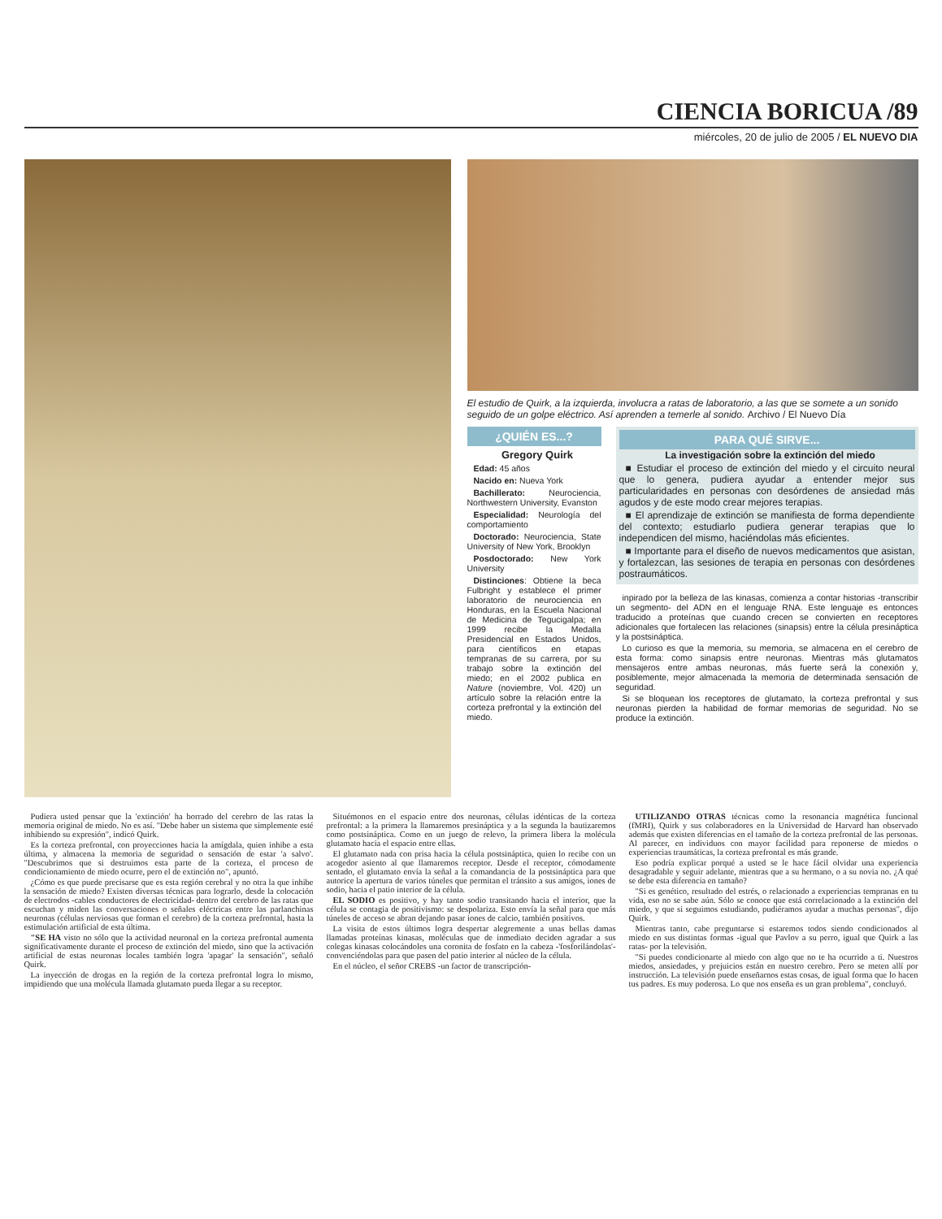CIENCIA BORICUA /89
miércoles, 20 de julio de 2005 / EL NUEVO DIA
El estudio de Quirk, a la izquierda, involucra a ratas de laboratorio, a las que se somete a un sonido seguido de un golpe eléctrico. Así aprenden a temerle al sonido. Archivo / El Nuevo Día
¿QUIÉN ES...?
Gregory Quirk
Edad: 45 años
Nacido en: Nueva York
Bachillerato: Neurociencia, Northwestern University, Evanston
Especialidad: Neurología del comportamiento
Doctorado: Neurociencia, State University of New York, Brooklyn
Posdoctorado: New York University
Distinciones: Obtiene la beca Fulbright y establece el primer laboratorio de neurociencia en Honduras, en la Escuela Nacional de Medicina de Tegucigalpa; en 1999 recibe la Medalla Presidencial en Estados Unidos, para científicos en etapas tempranas de su carrera, por su trabajo sobre la extinción del miedo; en el 2002 publica en Nature (noviembre, Vol. 420) un artículo sobre la relación entre la corteza prefrontal y la extinción del miedo.
PARA QUÉ SIRVE...
La investigación sobre la extinción del miedo
■ Estudiar el proceso de extinción del miedo y el circuito neural que lo genera, pudiera ayudar a entender mejor sus particularidades en personas con desórdenes de ansiedad más agudos y de este modo crear mejores terapias.
■ El aprendizaje de extinción se manifiesta de forma dependiente del contexto; estudiarlo pudiera generar terapias que lo independicen del mismo, haciéndolas más eficientes.
■ Importante para el diseño de nuevos medicamentos que asistan, y fortalezcan, las sesiones de terapia en personas con desórdenes postraumáticos.
inpirado por la belleza de las kinasas, comienza a contar historias -transcribir un segmento- del ADN en el lenguaje RNA. Este lenguaje es entonces traducido a proteínas que cuando crecen se convierten en receptores adicionales que fortalecen las relaciones (sinapsis) entre la célula presináptica y la postsináptica.
Lo curioso es que la memoria, su memoria, se almacena en el cerebro de esta forma: como sinapsis entre neuronas. Mientras más glutamatos mensajeros entre ambas neuronas, más fuerte será la conexión y, posiblemente, mejor almacenada la memoria de determinada sensación de seguridad.
Si se bloquean los receptores de glutamato, la corteza prefrontal y sus neuronas pierden la habilidad de formar memorias de seguridad. No se produce la extinción.
Pudiera usted pensar que la 'extinción' ha borrado del cerebro de las ratas la memoria original de miedo. No es así. "Debe haber un sistema que simplemente esté inhibiendo su expresión", indicó Quirk.
Es la corteza prefrontal, con proyecciones hacia la amígdala, quien inhibe a esta última, y almacena la memoria de seguridad o sensación de estar 'a salvo'. "Descubrimos que si destruimos esta parte de la corteza, el proceso de condicionamiento de miedo ocurre, pero el de extinción no", apuntó.
¿Cómo es que puede precisarse que es esta región cerebral y no otra la que inhibe la sensación de miedo? Existen diversas técnicas para lograrlo, desde la colocación de electrodos -cables conductores de electricidad- dentro del cerebro de las ratas que escuchan y miden las conversaciones o señales eléctricas entre las parlanchinas neuronas (células nerviosas que forman el cerebro) de la corteza prefrontal, hasta la estimulación artificial de esta última.
"SE HA visto no sólo que la actividad neuronal en la corteza prefrontal aumenta significativamente durante el proceso de extinción del miedo, sino que la activación artificial de estas neuronas locales también logra 'apagar' la sensación", señaló Quirk.
La inyección de drogas en la región de la corteza prefrontal logra lo mismo, impidiendo que una molécula llamada glutamato pueda llegar a su receptor.
Situémonos en el espacio entre dos neuronas, células idénticas de la corteza prefrontal: a la primera la llamaremos presináptica y a la segunda la bautizaremos como postsináptica. Como en un juego de relevo, la primera libera la molécula glutamato hacia el espacio entre ellas.
El glutamato nada con prisa hacia la célula postsináptica, quien lo recibe con un acogedor asiento al que llamaremos receptor. Desde el receptor, cómodamente sentado, el glutamato envía la señal a la comandancia de la postsináptica para que autorice la apertura de varios túneles que permitan el tránsito a sus amigos, iones de sodio, hacia el patio interior de la célula.
EL SODIO es positivo, y hay tanto sodio transitando hacia el interior, que la célula se contagia de positivismo: se despolariza. Esto envía la señal para que más túneles de acceso se abran dejando pasar iones de calcio, también positivos.
La visita de estos últimos logra despertar alegremente a unas bellas damas llamadas proteínas kinasas, moléculas que de inmediato deciden agradar a sus colegas kinasas colocándoles una coronita de fosfato en la cabeza -'fosforilándolas'- convenciéndolas para que pasen del patio interior al núcleo de la célula.
En el núcleo, el señor CREBS -un factor de transcripción-
UTILIZANDO OTRAS técnicas como la resonancia magnética funcional (fMRI), Quirk y sus colaboradores en la Universidad de Harvard han observado además que existen diferencias en el tamaño de la corteza prefrontal de las personas. Al parecer, en individuos con mayor facilidad para reponerse de miedos o experiencias traumáticas, la corteza prefrontal es más grande.
Eso podría explicar porqué a usted se le hace fácil olvidar una experiencia desagradable y seguir adelante, mientras que a su hermano, o a su novia no. ¿A qué se debe esta diferencia en tamaño?
"Si es genético, resultado del estrés, o relacionado a experiencias tempranas en tu vida, eso no se sabe aún. Sólo se conoce que está correlacionado a la extinción del miedo, y que si seguimos estudiando, pudiéramos ayudar a muchas personas", dijo Quirk.
Mientras tanto, cabe preguntarse si estaremos todos siendo condicionados al miedo en sus distintas formas -igual que Pavlov a su perro, igual que Quirk a las ratas- por la televisión.
"Si puedes condicionarte al miedo con algo que no te ha ocurrido a ti. Nuestros miedos, ansiedades, y prejuicios están en nuestro cerebro. Pero se meten allí por instrucción. La televisión puede enseñarnos estas cosas, de igual forma que lo hacen tus padres. Es muy poderosa. Lo que nos enseña es un gran problema", concluyó.